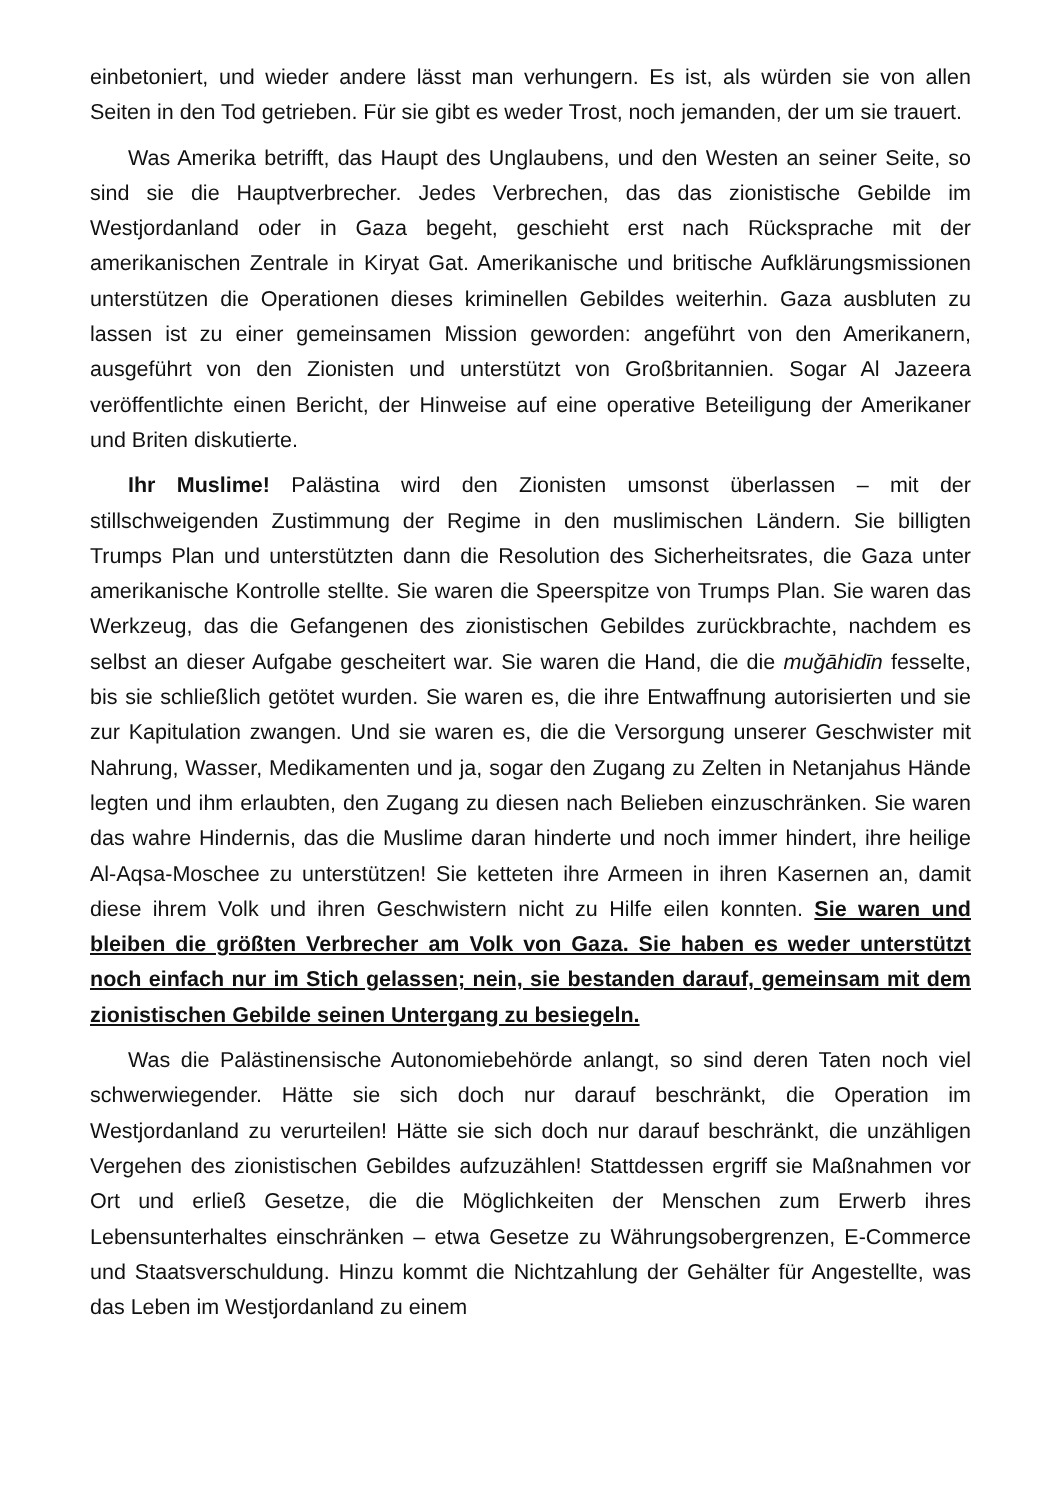einbetoniert, und wieder andere lässt man verhungern. Es ist, als würden sie von allen Seiten in den Tod getrieben. Für sie gibt es weder Trost, noch jemanden, der um sie trauert.
Was Amerika betrifft, das Haupt des Unglaubens, und den Westen an seiner Seite, so sind sie die Hauptverbrecher. Jedes Verbrechen, das das zionistische Gebilde im Westjordanland oder in Gaza begeht, geschieht erst nach Rücksprache mit der amerikanischen Zentrale in Kiryat Gat. Amerikanische und britische Aufklärungsmissionen unterstützen die Operationen dieses kriminellen Gebildes weiterhin. Gaza ausbluten zu lassen ist zu einer gemeinsamen Mission geworden: angeführt von den Amerikanern, ausgeführt von den Zionisten und unterstützt von Großbritannien. Sogar Al Jazeera veröffentlichte einen Bericht, der Hinweise auf eine operative Beteiligung der Amerikaner und Briten diskutierte.
Ihr Muslime! Palästina wird den Zionisten umsonst überlassen – mit der stillschweigenden Zustimmung der Regime in den muslimischen Ländern. Sie billigten Trumps Plan und unterstützten dann die Resolution des Sicherheitsrates, die Gaza unter amerikanische Kontrolle stellte. Sie waren die Speerspitze von Trumps Plan. Sie waren das Werkzeug, das die Gefangenen des zionistischen Gebildes zurückbrachte, nachdem es selbst an dieser Aufgabe gescheitert war. Sie waren die Hand, die die muǧāhidīn fesselte, bis sie schließlich getötet wurden. Sie waren es, die ihre Entwaffnung autorisierten und sie zur Kapitulation zwangen. Und sie waren es, die die Versorgung unserer Geschwister mit Nahrung, Wasser, Medikamenten und ja, sogar den Zugang zu Zelten in Netanjahus Hände legten und ihm erlaubten, den Zugang zu diesen nach Belieben einzuschränken. Sie waren das wahre Hindernis, das die Muslime daran hinderte und noch immer hindert, ihre heilige Al-Aqsa-Moschee zu unterstützen! Sie ketteten ihre Armeen in ihren Kasernen an, damit diese ihrem Volk und ihren Geschwistern nicht zu Hilfe eilen konnten. Sie waren und bleiben die größten Verbrecher am Volk von Gaza. Sie haben es weder unterstützt noch einfach nur im Stich gelassen; nein, sie bestanden darauf, gemeinsam mit dem zionistischen Gebilde seinen Untergang zu besiegeln.
Was die Palästinensische Autonomiebehörde anlangt, so sind deren Taten noch viel schwerwiegender. Hätte sie sich doch nur darauf beschränkt, die Operation im Westjordanland zu verurteilen! Hätte sie sich doch nur darauf beschränkt, die unzähligen Vergehen des zionistischen Gebildes aufzuzählen! Stattdessen ergriff sie Maßnahmen vor Ort und erließ Gesetze, die die Möglichkeiten der Menschen zum Erwerb ihres Lebensunterhaltes einschränken – etwa Gesetze zu Währungsobergrenzen, E-Commerce und Staatsverschuldung. Hinzu kommt die Nichtzahlung der Gehälter für Angestellte, was das Leben im Westjordanland zu einem